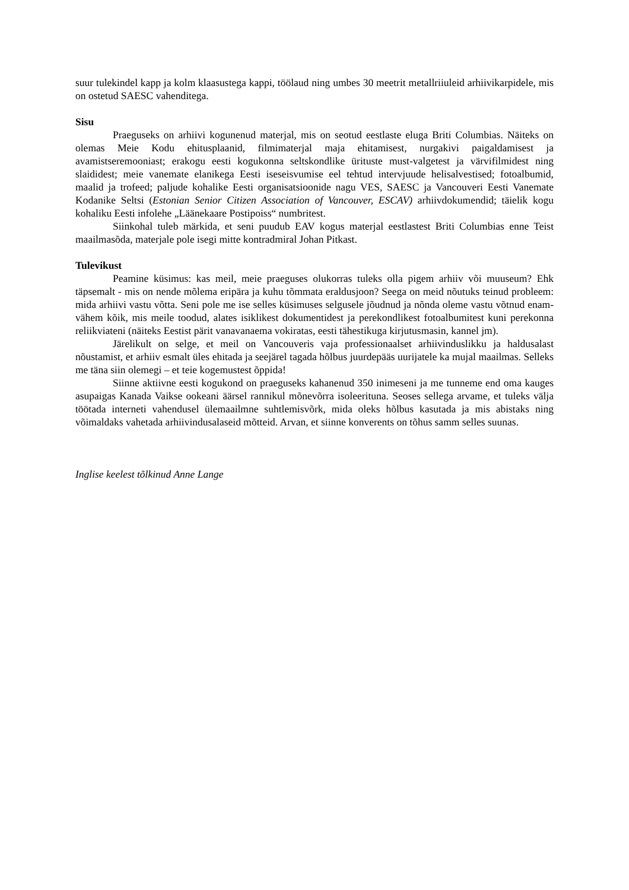suur tulekindel kapp ja kolm klaasustega kappi, töölaud ning umbes 30 meetrit metallriiuleid arhiivikarpidele, mis on ostetud SAESC vahenditega.
Sisu
Praeguseks on arhiivi kogunenud materjal, mis on seotud eestlaste eluga Briti Columbias. Näiteks on olemas Meie Kodu ehitusplaanid, filmimaterjal maja ehitamisest, nurgakivi paigaldamisest ja avamistseremooniast; erakogu eesti kogukonna seltskondlike ürituste must-valgetest ja värvifilmidest ning slaididest; meie vanemate elanikega Eesti iseseisvumise eel tehtud intervjuude helisalvestised; fotoalbumid, maalid ja trofeed; paljude kohalike Eesti organisatsioonide nagu VES, SAESC ja Vancouveri Eesti Vanemate Kodanike Seltsi (Estonian Senior Citizen Association of Vancouver, ESCAV) arhiivdokumendid; täielik kogu kohaliku Eesti infolehe „Läänekaare Postipoiss“ numbritest.
Siinkohal tuleb märkida, et seni puudub EAV kogus materjal eestlastest Briti Columbias enne Teist maailmasõda, materjale pole isegi mitte kontradmiral Johan Pitkast.
Tulevikust
Peamine küsimus: kas meil, meie praeguses olukorras tuleks olla pigem arhiiv või muuseum? Ehk täpsemalt - mis on nende mõlema eripära ja kuhu tõmmata eraldusjoon? Seega on meid nõutuks teinud probleem: mida arhiivi vastu võtta. Seni pole me ise selles küsimuses selgusele jõudnud ja nõnda oleme vastu võtnud enam-vähem kõik, mis meile toodud, alates isiklikest dokumentidest ja perekondlikest fotoalbumitest kuni perekonna reliikviateni (näiteks Eestist pärit vanavanaema vokiratas, eesti tähestikuga kirjutusmasin, kannel jm).
Järelikult on selge, et meil on Vancouveris vaja professionaalset arhiivinduslikku ja haldusalast nõustamist, et arhiiv esmalt üles ehitada ja seejärel tagada hõlbus juurdepääs uurijatele ka mujal maailmas. Selleks me täna siin olemegi – et teie kogemustest õppida!
Siinne aktiivne eesti kogukond on praeguseks kahanenud 350 inimeseni ja me tunneme end oma kauges asupaigas Kanada Vaikse ookeani äärsel rannikul mõnevõrra isoleerituna. Seoses sellega arvame, et tuleks välja töötada interneti vahendusel ülemaailmne suhtlemisvõrk, mida oleks hõlbus kasutada ja mis abistaks ning võimaldaks vahetada arhiivindusalaseid mõtteid. Arvan, et siinne konverents on tõhus samm selles suunas.
Inglise keelest tõlkinud Anne Lange